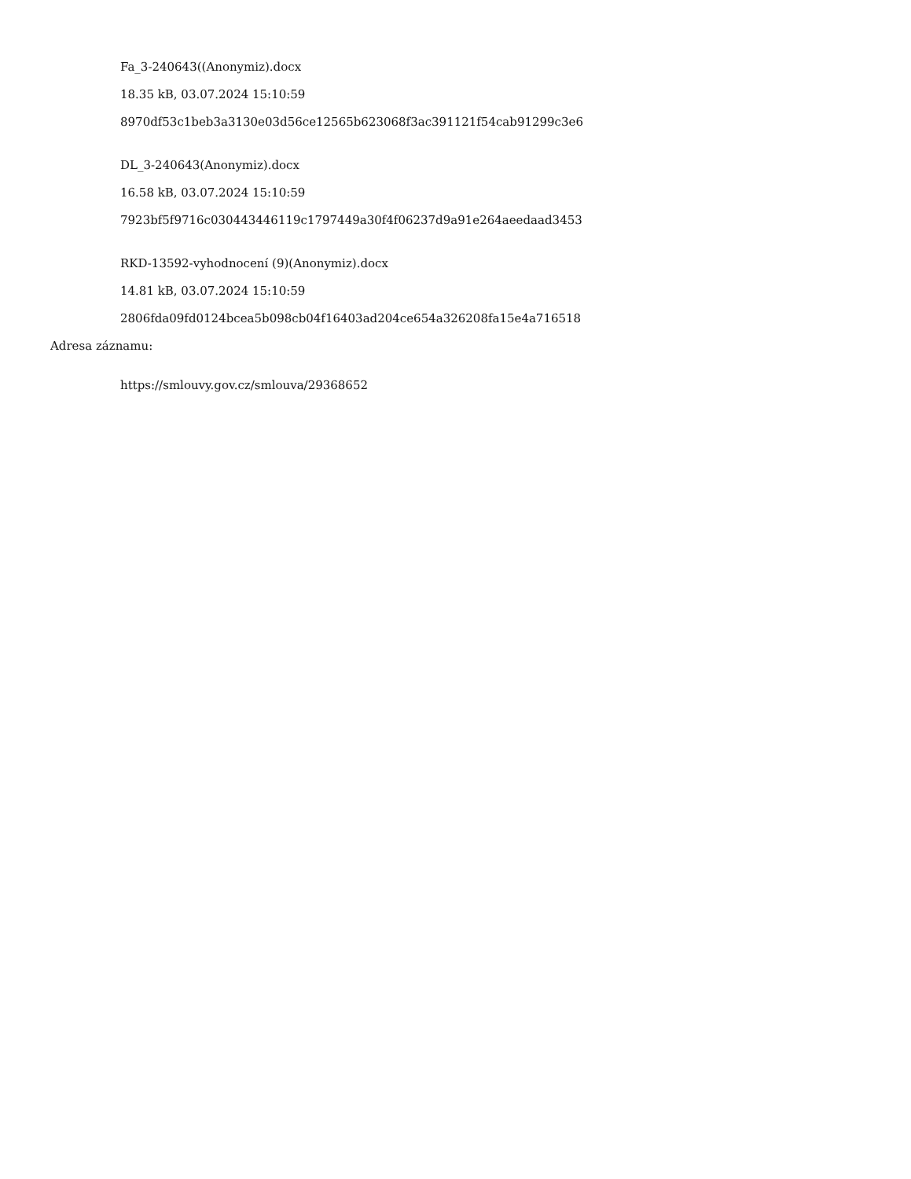Fa_3-240643((Anonymiz).docx
18.35 kB, 03.07.2024 15:10:59
8970df53c1beb3a3130e03d56ce12565b623068f3ac391121f54cab91299c3e6
DL_3-240643(Anonymiz).docx
16.58 kB, 03.07.2024 15:10:59
7923bf5f9716c030443446119c1797449a30f4f06237d9a91e264aeedaad3453
RKD-13592-vyhodnocení (9)(Anonymiz).docx
14.81 kB, 03.07.2024 15:10:59
2806fda09fd0124bcea5b098cb04f16403ad204ce654a326208fa15e4a716518
Adresa záznamu:
https://smlouvy.gov.cz/smlouva/29368652